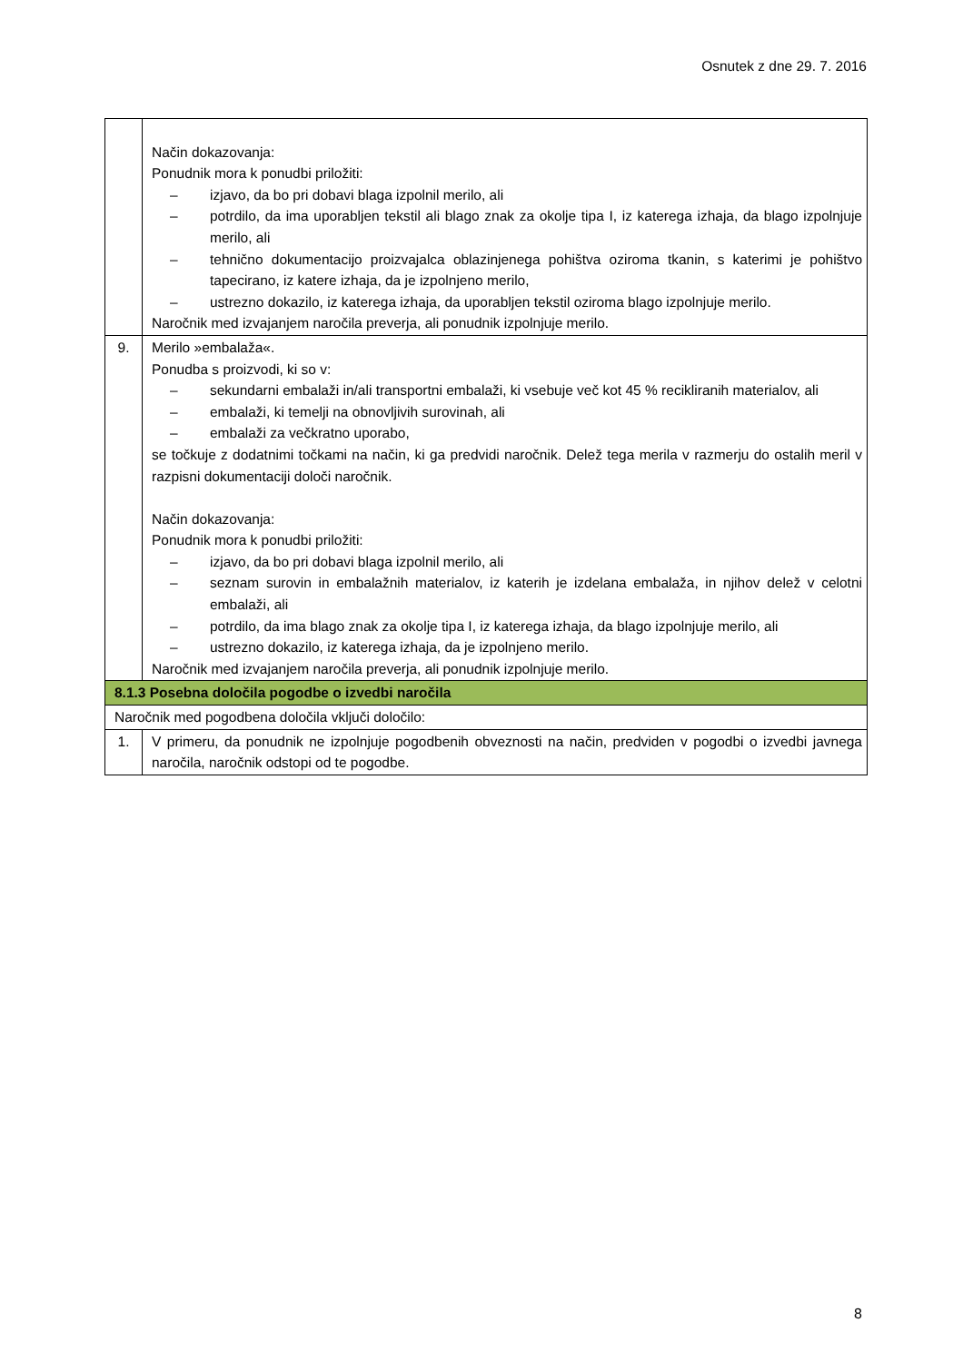Osnutek z dne 29. 7. 2016
| | Način dokazovanja: Ponudnik mora k ponudbi priložiti: – izjavo, da bo pri dobavi blaga izpolnil merilo, ali – potrdilo, da ima uporabljen tekstil ali blago znak za okolje tipa I, iz katerega izhaja, da blago izpolnjuje merilo, ali – tehnično dokumentacijo proizvajalca oblazinjenega pohištva oziroma tkanin, s katerimi je pohištvo tapecirano, iz katere izhaja, da je izpolnjeno merilo, – ustrezno dokazilo, iz katerega izhaja, da uporabljen tekstil oziroma blago izpolnjuje merilo. Naročnik med izvajanjem naročila preverja, ali ponudnik izpolnjuje merilo. |
| 9. | Merilo »embalaža«. Ponudba s proizvodi, ki so v: – sekundarni embalaži in/ali transportni embalaži, ki vsebuje več kot 45 % recikliranih materialov, ali – embalaži, ki temelji na obnovljivih surovinah, ali – embalaži za večkratno uporabo, se točkuje z dodatnimi točkami na način, ki ga predvidi naročnik. Delež tega merila v razmerju do ostalih meril v razpisni dokumentaciji določi naročnik. Način dokazovanja: Ponudnik mora k ponudbi priložiti: – izjavo, da bo pri dobavi blaga izpolnil merilo, ali – seznam surovin in embalažnih materialov, iz katerih je izdelana embalaža, in njihov delež v celotni embalaži, ali – potrdilo, da ima blago znak za okolje tipa I, iz katerega izhaja, da blago izpolnjuje merilo, ali – ustrezno dokazilo, iz katerega izhaja, da je izpolnjeno merilo. Naročnik med izvajanjem naročila preverja, ali ponudnik izpolnjuje merilo. |
| 8.1.3 Posebna določila pogodbe o izvedbi naročila | |
| Naročnik med pogodbena določila vključi določilo: | |
| 1. | V primeru, da ponudnik ne izpolnjuje pogodbenih obveznosti na način, predviden v pogodbi o izvedbi javnega naročila, naročnik odstopi od te pogodbe. |
8